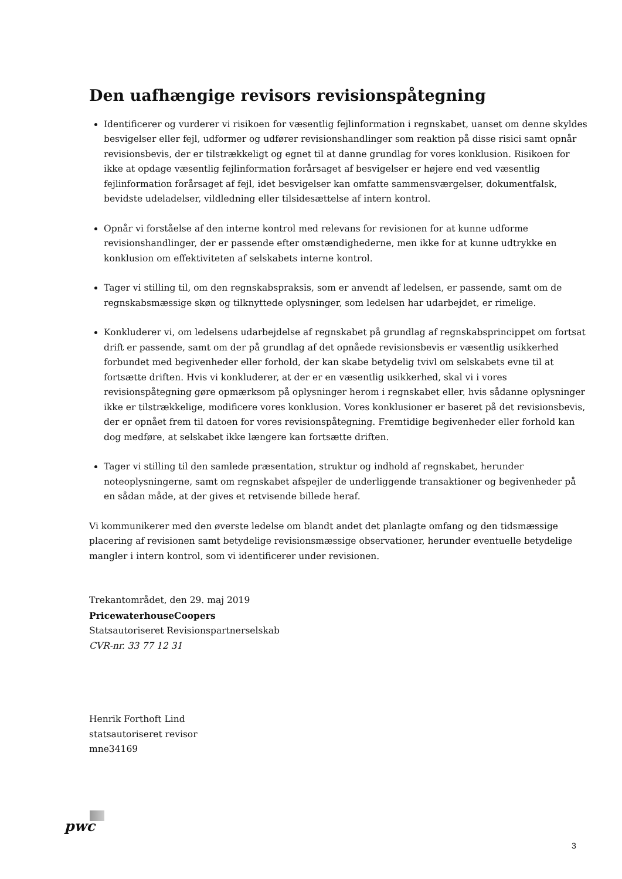Den uafhængige revisors revisionspåtegning
Identificerer og vurderer vi risikoen for væsentlig fejlinformation i regnskabet, uanset om denne skyldes besvigelser eller fejl, udformer og udfører revisionshandlinger som reaktion på disse risici samt opnår revisionsbevis, der er tilstrækkeligt og egnet til at danne grundlag for vores konklusion. Risikoen for ikke at opdage væsentlig fejlinformation forårsaget af besvigelser er højere end ved væsentlig fejlinformation forårsaget af fejl, idet besvigelser kan omfatte sammensværgelser, dokumentfalsk, bevidste udeladelser, vildledning eller tilsidesættelse af intern kontrol.
Opnår vi forståelse af den interne kontrol med relevans for revisionen for at kunne udforme revisionshandlinger, der er passende efter omstændighederne, men ikke for at kunne udtrykke en konklusion om effektiviteten af selskabets interne kontrol.
Tager vi stilling til, om den regnskabspraksis, som er anvendt af ledelsen, er passende, samt om de regnskabsmæssige skøn og tilknyttede oplysninger, som ledelsen har udarbejdet, er rimelige.
Konkluderer vi, om ledelsens udarbejdelse af regnskabet på grundlag af regnskabsprincippet om fortsat drift er passende, samt om der på grundlag af det opnåede revisionsbevis er væsentlig usikkerhed forbundet med begivenheder eller forhold, der kan skabe betydelig tvivl om selskabets evne til at fortsætte driften. Hvis vi konkluderer, at der er en væsentlig usikkerhed, skal vi i vores revisionspåtegning gøre opmærksom på oplysninger herom i regnskabet eller, hvis sådanne oplysninger ikke er tilstrækkelige, modificere vores konklusion. Vores konklusioner er baseret på det revisionsbevis, der er opnået frem til datoen for vores revisionspåtegning. Fremtidige begivenheder eller forhold kan dog medføre, at selskabet ikke længere kan fortsætte driften.
Tager vi stilling til den samlede præsentation, struktur og indhold af regnskabet, herunder noteoplysningerne, samt om regnskabet afspejler de underliggende transaktioner og begivenheder på en sådan måde, at der gives et retvisende billede heraf.
Vi kommunikerer med den øverste ledelse om blandt andet det planlagte omfang og den tidsmæssige placering af revisionen samt betydelige revisionsmæssige observationer, herunder eventuelle betydelige mangler i intern kontrol, som vi identificerer under revisionen.
Trekantområdet, den 29. maj 2019
PricewaterhouseCoopers
Statsautoriseret Revisionspartnerselskab
CVR-nr. 33 77 12 31
Henrik Forthoft Lind
statsautoriseret revisor
mne34169
pwc
3